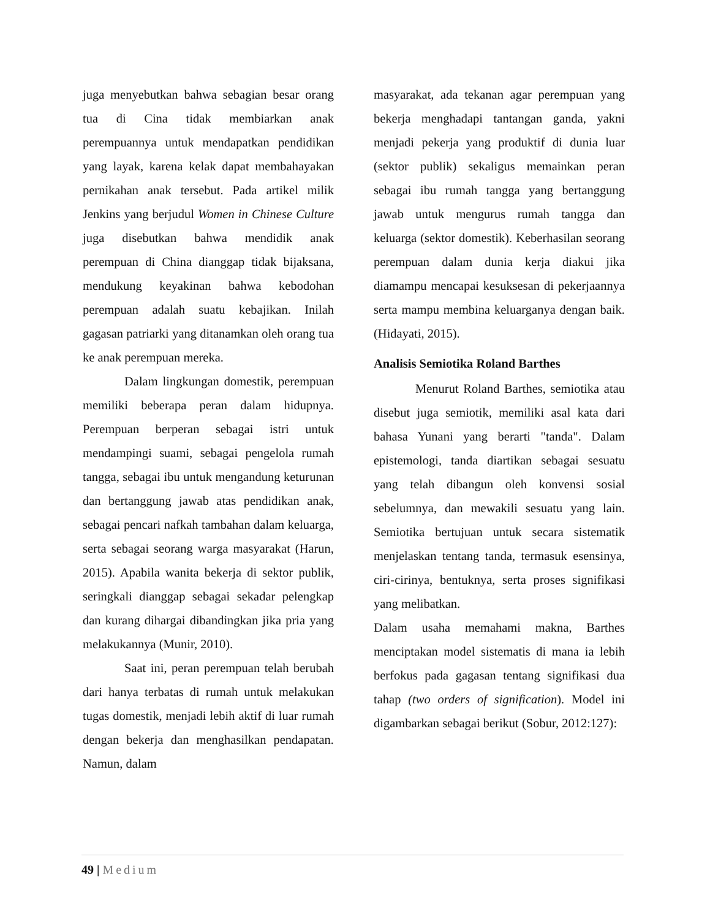juga menyebutkan bahwa sebagian besar orang tua di Cina tidak membiarkan anak perempuannya untuk mendapatkan pendidikan yang layak, karena kelak dapat membahayakan pernikahan anak tersebut. Pada artikel milik Jenkins yang berjudul Women in Chinese Culture juga disebutkan bahwa mendidik anak perempuan di China dianggap tidak bijaksana, mendukung keyakinan bahwa kebodohan perempuan adalah suatu kebajikan. Inilah gagasan patriarki yang ditanamkan oleh orang tua ke anak perempuan mereka.
Dalam lingkungan domestik, perempuan memiliki beberapa peran dalam hidupnya. Perempuan berperan sebagai istri untuk mendampingi suami, sebagai pengelola rumah tangga, sebagai ibu untuk mengandung keturunan dan bertanggung jawab atas pendidikan anak, sebagai pencari nafkah tambahan dalam keluarga, serta sebagai seorang warga masyarakat (Harun, 2015). Apabila wanita bekerja di sektor publik, seringkali dianggap sebagai sekadar pelengkap dan kurang dihargai dibandingkan jika pria yang melakukannya (Munir, 2010).
Saat ini, peran perempuan telah berubah dari hanya terbatas di rumah untuk melakukan tugas domestik, menjadi lebih aktif di luar rumah dengan bekerja dan menghasilkan pendapatan. Namun, dalam
masyarakat, ada tekanan agar perempuan yang bekerja menghadapi tantangan ganda, yakni menjadi pekerja yang produktif di dunia luar (sektor publik) sekaligus memainkan peran sebagai ibu rumah tangga yang bertanggung jawab untuk mengurus rumah tangga dan keluarga (sektor domestik). Keberhasilan seorang perempuan dalam dunia kerja diakui jika diamampu mencapai kesuksesan di pekerjaannya serta mampu membina keluarganya dengan baik. (Hidayati, 2015).
Analisis Semiotika Roland Barthes
Menurut Roland Barthes, semiotika atau disebut juga semiotik, memiliki asal kata dari bahasa Yunani yang berarti "tanda". Dalam epistemologi, tanda diartikan sebagai sesuatu yang telah dibangun oleh konvensi sosial sebelumnya, dan mewakili sesuatu yang lain. Semiotika bertujuan untuk secara sistematik menjelaskan tentang tanda, termasuk esensinya, ciri-cirinya, bentuknya, serta proses signifikasi yang melibatkan.
Dalam usaha memahami makna, Barthes menciptakan model sistematis di mana ia lebih berfokus pada gagasan tentang signifikasi dua tahap (two orders of signification). Model ini digambarkan sebagai berikut (Sobur, 2012:127):
49 | Medium